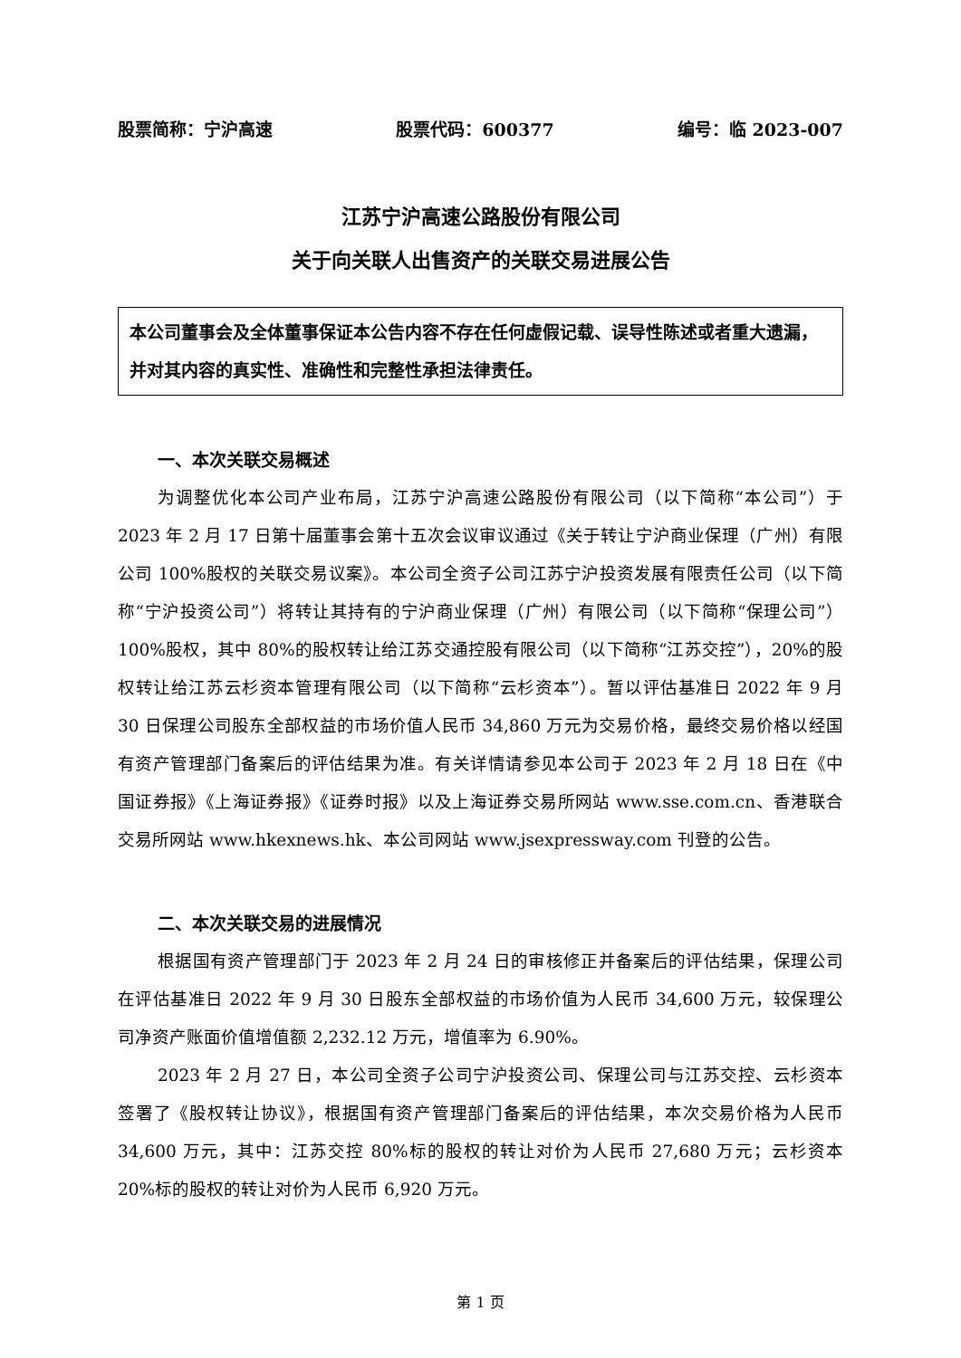股票简称：宁沪高速 股票代码：600377 编号：临 2023-007
江苏宁沪高速公路股份有限公司
关于向关联人出售资产的关联交易进展公告
本公司董事会及全体董事保证本公告内容不存在任何虚假记载、误导性陈述或者重大遗漏，并对其内容的真实性、准确性和完整性承担法律责任。
一、本次关联交易概述
为调整优化本公司产业布局，江苏宁沪高速公路股份有限公司（以下简称“本公司”）于 2023 年 2 月 17 日第十届董事会第十五次会议审议通过《关于转让宁沪商业保理（广州）有限公司 100%股权的关联交易议案》。本公司全资子公司江苏宁沪投资发展有限责任公司（以下简称“宁沪投资公司”）将转让其持有的宁沪商业保理（广州）有限公司（以下简称“保理公司”）100%股权，其中 80%的股权转让给江苏交通控股有限公司（以下简称“江苏交控”），20%的股权转让给江苏云杉资本管理有限公司（以下简称“云杉资本”）。暂以评估基准日 2022 年 9 月 30 日保理公司股东全部权益的市场价值人民币 34,860 万元为交易价格，最终交易价格以经国有资产管理部门备案后的评估结果为准。有关详情请参见本公司于 2023 年 2 月 18 日在《中国证券报》《上海证券报》《证券时报》以及上海证券交易所网站 www.sse.com.cn、香港联合交易所网站 www.hkexnews.hk、本公司网站 www.jsexpressway.com 刊登的公告。
二、本次关联交易的进展情况
根据国有资产管理部门于 2023 年 2 月 24 日的审核修正并备案后的评估结果，保理公司在评估基准日 2022 年 9 月 30 日股东全部权益的市场价值为人民币 34,600 万元，较保理公司净资产账面价值增值额 2,232.12 万元，增值率为 6.90%。
2023 年 2 月 27 日，本公司全资子公司宁沪投资公司、保理公司与江苏交控、云杉资本签署了《股权转让协议》，根据国有资产管理部门备案后的评估结果，本次交易价格为人民币 34,600 万元，其中：江苏交控 80%标的股权的转让对价为人民币 27,680 万元；云杉资本 20%标的股权的转让对价为人民币 6,920 万元。
第 1 页